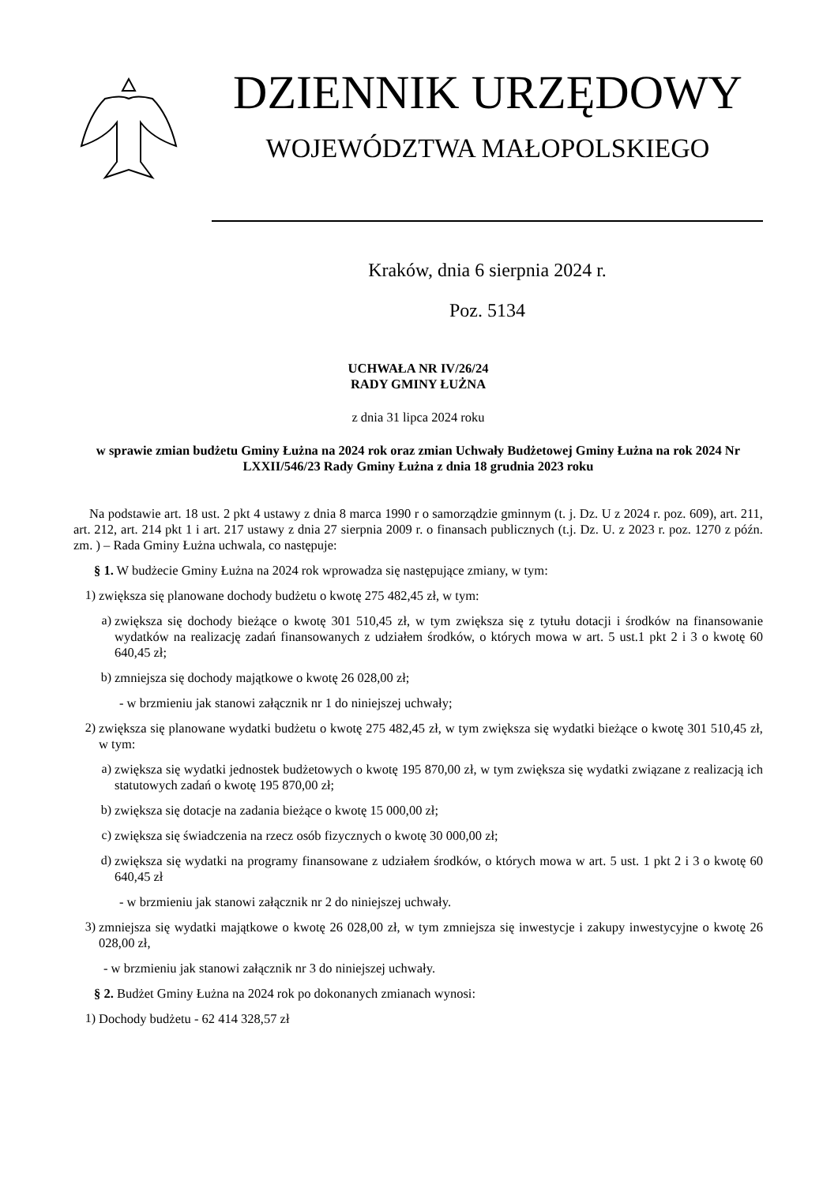DZIENNIK URZĘDOWY
WOJEWÓDZTWA MAŁOPOLSKIEGO
Kraków, dnia 6 sierpnia 2024 r.
Poz. 5134
UCHWAŁA NR IV/26/24
RADY GMINY ŁUŻNA
z dnia 31 lipca 2024 roku
w sprawie zmian budżetu Gminy Łużna na 2024 rok oraz zmian Uchwały Budżetowej Gminy Łużna na rok 2024 Nr LXXII/546/23 Rady Gminy Łużna z dnia 18 grudnia 2023 roku
Na podstawie art. 18 ust. 2 pkt 4 ustawy z dnia 8 marca 1990 r o samorządzie gminnym (t. j. Dz. U z 2024 r. poz. 609), art. 211, art. 212, art. 214 pkt 1 i art. 217 ustawy z dnia 27 sierpnia 2009 r. o finansach publicznych (t.j. Dz. U. z 2023 r. poz. 1270 z późn. zm. ) – Rada Gminy Łużna uchwala, co następuje:
§ 1. W budżecie Gminy Łużna na 2024 rok wprowadza się następujące zmiany, w tym:
1)
zwiększa się planowane dochody budżetu o kwotę 275 482,45 zł, w tym:
a)
zwiększa się dochody bieżące o kwotę 301 510,45 zł, w tym zwiększa się z tytułu dotacji i środków na finansowanie wydatków na realizację zadań finansowanych z udziałem środków, o których mowa w art. 5 ust.1 pkt 2 i 3 o kwotę 60 640,45 zł;
b)
zmniejsza się dochody majątkowe o kwotę 26 028,00 zł;
- w brzmieniu jak stanowi załącznik nr 1 do niniejszej uchwały;
2)
zwiększa się planowane wydatki budżetu o kwotę 275 482,45 zł, w tym zwiększa się wydatki bieżące o kwotę 301 510,45 zł, w tym:
a)
zwiększa się wydatki jednostek budżetowych o kwotę 195 870,00 zł, w tym zwiększa się wydatki związane z realizacją ich statutowych zadań o kwotę 195 870,00 zł;
b)
zwiększa się dotacje na zadania bieżące o kwotę 15 000,00 zł;
c)
zwiększa się świadczenia na rzecz osób fizycznych o kwotę 30 000,00 zł;
d)
zwiększa się wydatki na programy finansowane z udziałem środków, o których mowa w art. 5 ust. 1 pkt 2 i 3 o kwotę 60 640,45 zł
- w brzmieniu jak stanowi załącznik nr 2 do niniejszej uchwały.
3)
zmniejsza się wydatki majątkowe o kwotę 26 028,00 zł, w tym zmniejsza się inwestycje i zakupy inwestycyjne o kwotę 26 028,00 zł,
- w brzmieniu jak stanowi załącznik nr 3 do niniejszej uchwały.
§ 2. Budżet Gminy Łużna na 2024 rok po dokonanych zmianach wynosi:
1)
Dochody budżetu - 62 414 328,57 zł